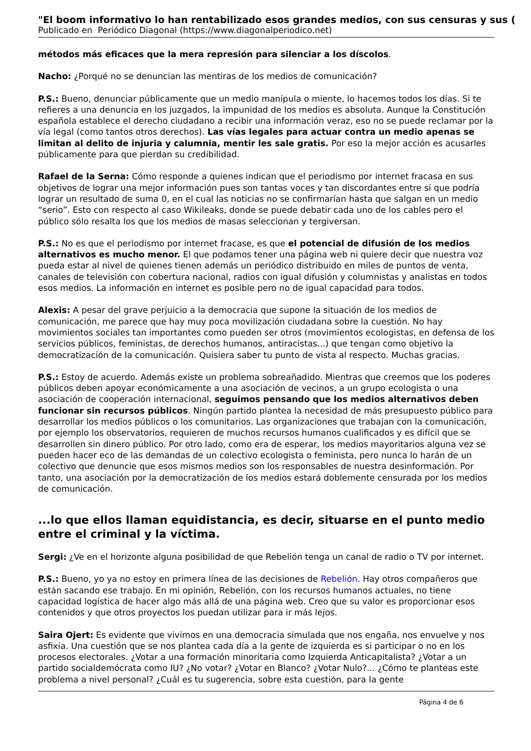"El boom informativo lo han rentabilizado esos grandes medios, con sus censuras y sus (
Publicado en Periódico Diagonal (https://www.diagonalperiodico.net)
métodos más eficaces que la mera represión para silenciar a los díscolos.
Nacho: ¿Porqué no se denuncian las mentiras de los medios de comunicación?
P.S.: Bueno, denunciar públicamente que un medio manipula o miente, lo hacemos todos los días. Si te refieres a una denuncia en los juzgados, la impunidad de los medios es absoluta. Aunque la Constitución española establece el derecho ciudadano a recibir una información veraz, eso no se puede reclamar por la vía legal (como tantos otros derechos). Las vías legales para actuar contra un medio apenas se limitan al delito de injuria y calumnia, mentir les sale gratis. Por eso la mejor acción es acusarles públicamente para que pierdan su credibilidad.
Rafael de la Serna: Cómo responde a quienes indican que el periodismo por internet fracasa en sus objetivos de lograr una mejor información pues son tantas voces y tan discordantes entre sí que podría lograr un resultado de suma 0, en el cual las noticias no se confirmarían hasta que salgan en un medio “serio”. Esto con respecto al caso Wikileaks, donde se puede debatir cada uno de los cables pero el público sólo resalta los que los medios de masas seleccionan y tergiversan.
P.S.: No es que el periodismo por internet fracase, es que el potencial de difusión de los medios alternativos es mucho menor. El que podamos tener una página web ni quiere decir que nuestra voz pueda estar al nivel de quienes tienen además un periódico distribuido en miles de puntos de venta, canales de televisión con cobertura nacional, radios con igual difusión y columnistas y analistas en todos esos medios. La información en internet es posible pero no de igual capacidad para todos.
Alexis: A pesar del grave perjuicio a la democracia que supone la situación de los medios de comunicación, me parece que hay muy poca movilización ciudadana sobre la cuestión. No hay movimientos sociales tan importantes como pueden ser otros (movimientos ecologistas, en defensa de los servicios públicos, feministas, de derechos humanos, antiracistas...) que tengan como objetivo la democratización de la comunicación. Quisiera saber tu punto de vista al respecto. Muchas gracias.
P.S.: Estoy de acuerdo. Además existe un problema sobreañadido. Mientras que creemos que los poderes públicos deben apoyar económicamente a una asociación de vecinos, a un grupo ecologista o una asociación de cooperación internacional, seguimos pensando que los medios alternativos deben funcionar sin recursos públicos. Ningún partido plantea la necesidad de más presupuesto público para desarrollar los medios públicos o los comunitarios. Las organizaciones que trabajan con la comunicación, por ejemplo los observatorios, requieren de muchos recursos humanos cualificados y es difícil que se desarrollen sin dinero público. Por otro lado, como era de esperar, los medios mayoritarios alguna vez se pueden hacer eco de las demandas de un colectivo ecologista o feminista, pero nunca lo harán de un colectivo que denuncie que esos mismos medios son los responsables de nuestra desinformación. Por tanto, una asociación por la democratización de los medios estará doblemente censurada por los medios de comunicación.
...lo que ellos llaman equidistancia, es decir, situarse en el punto medio entre el criminal y la víctima.
Sergi: ¿Ve en el horizonte alguna posibilidad de que Rebelión tenga un canal de radio o TV por internet.
P.S.: Bueno, yo ya no estoy en primera línea de las decisiones de Rebelión. Hay otros compañeros que están sacando ese trabajo. En mi opinión, Rebelión, con los recursos humanos actuales, no tiene capacidad logística de hacer algo más allá de una página web. Creo que su valor es proporcionar esos contenidos y que otros proyectos los puedan utilizar para ir más lejos.
Saira Ojert: Es evidente que vivimos en una democracia simulada que nos engaña, nos envuelve y nos asfixia. Una cuestión que se nos plantea cada día a la gente de izquierda es si participar o no en los procesos electorales. ¿Votar a una formación minoritaria como Izquierda Anticapitalista? ¿Votar a un partido socialdemócrata como IU? ¿No votar? ¿Votar en Blanco? ¿Votar Nulo?... ¿Cómo te planteas este problema a nivel personal? ¿Cuál es tu sugerencia, sobre esta cuestión, para la gente
Página 4 de 6